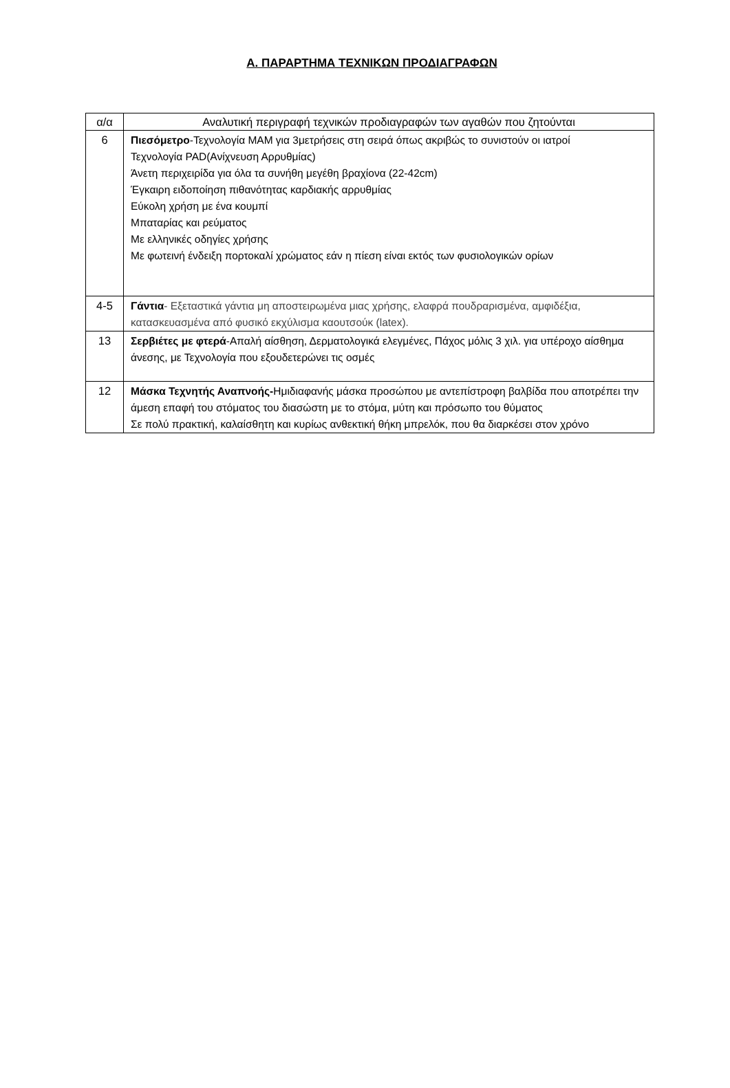Α. ΠΑΡΑΡΤΗΜΑ ΤΕΧΝΙΚΩΝ ΠΡΟΔΙΑΓΡΑΦΩΝ
| α/α | Αναλυτική περιγραφή τεχνικών προδιαγραφών των αγαθών που ζητούνται |
| --- | --- |
| 6 | Πιεσόμετρο -Τεχνολογία MAM για 3μετρήσεις στη σειρά όπως ακριβώς το συνιστούν οι ιατροί Τεχνολογία PAD(Ανίχνευση Αρρυθμίας) Άνετη περιχειρίδα για όλα τα συνήθη μεγέθη βραχίονα (22-42cm) Έγκαιρη ειδοποίηση πιθανότητας καρδιακής αρρυθμίας Εύκολη χρήση με ένα κουμπί Μπαταρίας και ρεύματος Με ελληνικές οδηγίες χρήσης Με φωτεινή ένδειξη πορτοκαλί χρώματος εάν η πίεση είναι εκτός των φυσιολογικών ορίων |
| 4-5 | Γάντια - Εξεταστικά γάντια μη αποστειρωμένα μιας χρήσης, ελαφρά πουδραρισμένα, αμφιδέξια, κατασκευασμένα από φυσικό εκχύλισμα καουτσούκ (latex). |
| 13 | Σερβιέτες με φτερά -Απαλή αίσθηση, Δερματολογικά ελεγμένες, Πάχος μόλις 3 χιλ. για υπέροχο αίσθημα άνεσης, με Τεχνολογία που εξουδετερώνει τις οσμές |
| 12 | Μάσκα Τεχνητής Αναπνοής- Ημιδιαφανής μάσκα προσώπου με αντεπίστροφη βαλβίδα που αποτρέπει την άμεση επαφή του στόματος του διασώστη με το στόμα, μύτη και πρόσωπο του θύματος Σε πολύ πρακτική, καλαίσθητη και κυρίως ανθεκτική θήκη μπρελόκ, που θα διαρκέσει στον χρόνο |